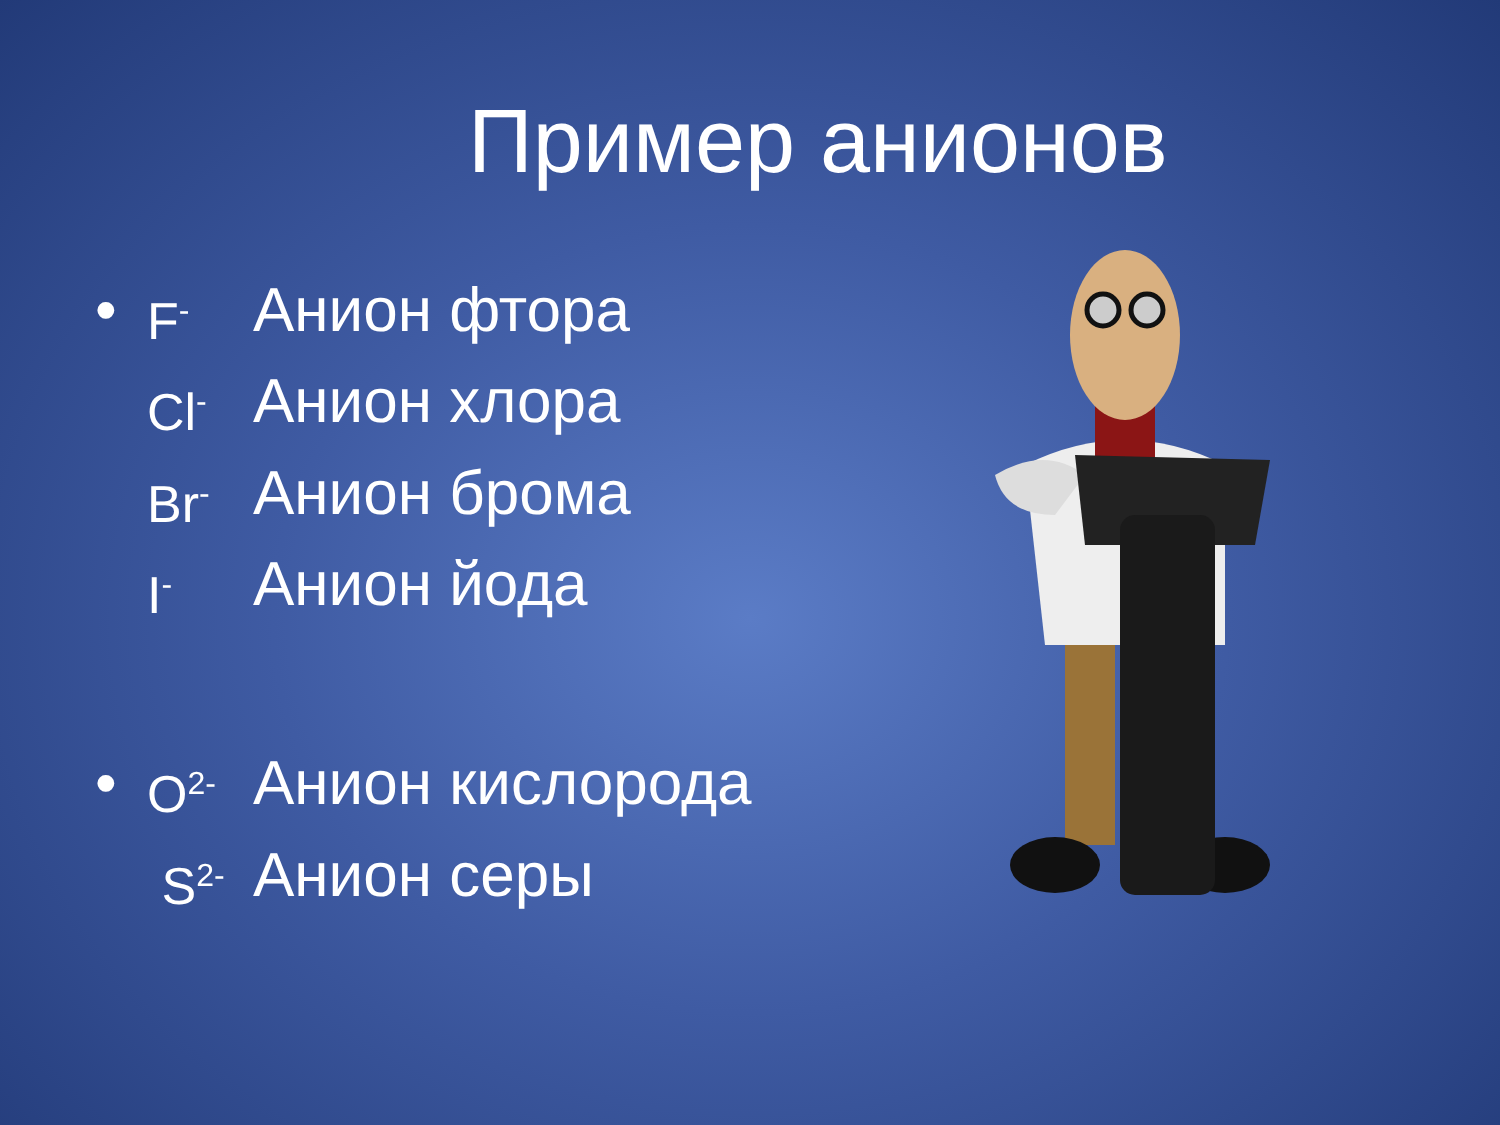Пример анионов
• F<sup>-</sup> Анион фтора
Cl<sup>-</sup> Анион хлора
Br<sup>-</sup> Анион брома
I<sup>-</sup> Анион йода
• O<sup>2-</sup> Анион кислорода
S<sup>2-</sup> Анион серы